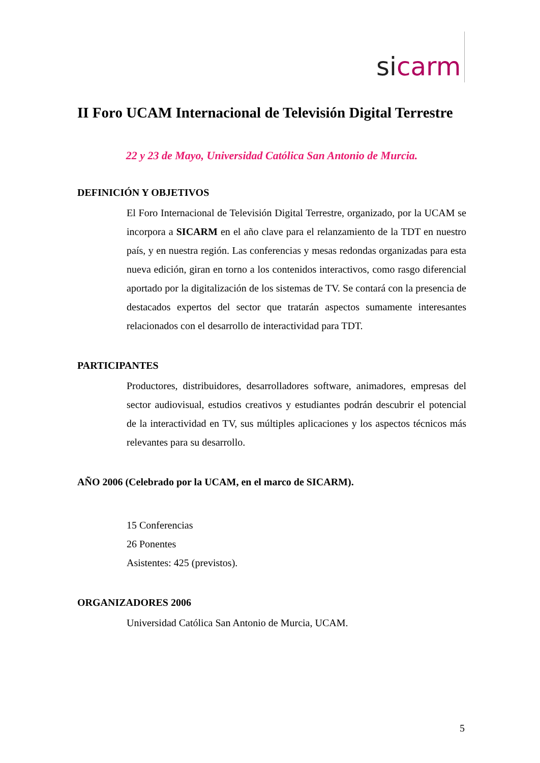si carm
II Foro UCAM Internacional de Televisión Digital Terrestre
22 y 23 de Mayo, Universidad Católica San Antonio de Murcia.
DEFINICIÓN Y OBJETIVOS
El Foro Internacional de Televisión Digital Terrestre, organizado, por la UCAM se incorpora a SICARM en el año clave para el relanzamiento de la TDT en nuestro país, y en nuestra región. Las conferencias y mesas redondas organizadas para esta nueva edición, giran en torno a los contenidos interactivos, como rasgo diferencial aportado por la digitalización de los sistemas de TV. Se contará con la presencia de destacados expertos del sector que tratarán aspectos sumamente interesantes relacionados con el desarrollo de interactividad para TDT.
PARTICIPANTES
Productores, distribuidores, desarrolladores software, animadores, empresas del sector audiovisual, estudios creativos y estudiantes podrán descubrir el potencial de la interactividad en TV, sus múltiples aplicaciones y los aspectos técnicos más relevantes para su desarrollo.
AÑO 2006 (Celebrado por la UCAM, en el marco de SICARM).
15 Conferencias
26 Ponentes
Asistentes: 425 (previstos).
ORGANIZADORES 2006
Universidad Católica San Antonio de Murcia, UCAM.
5